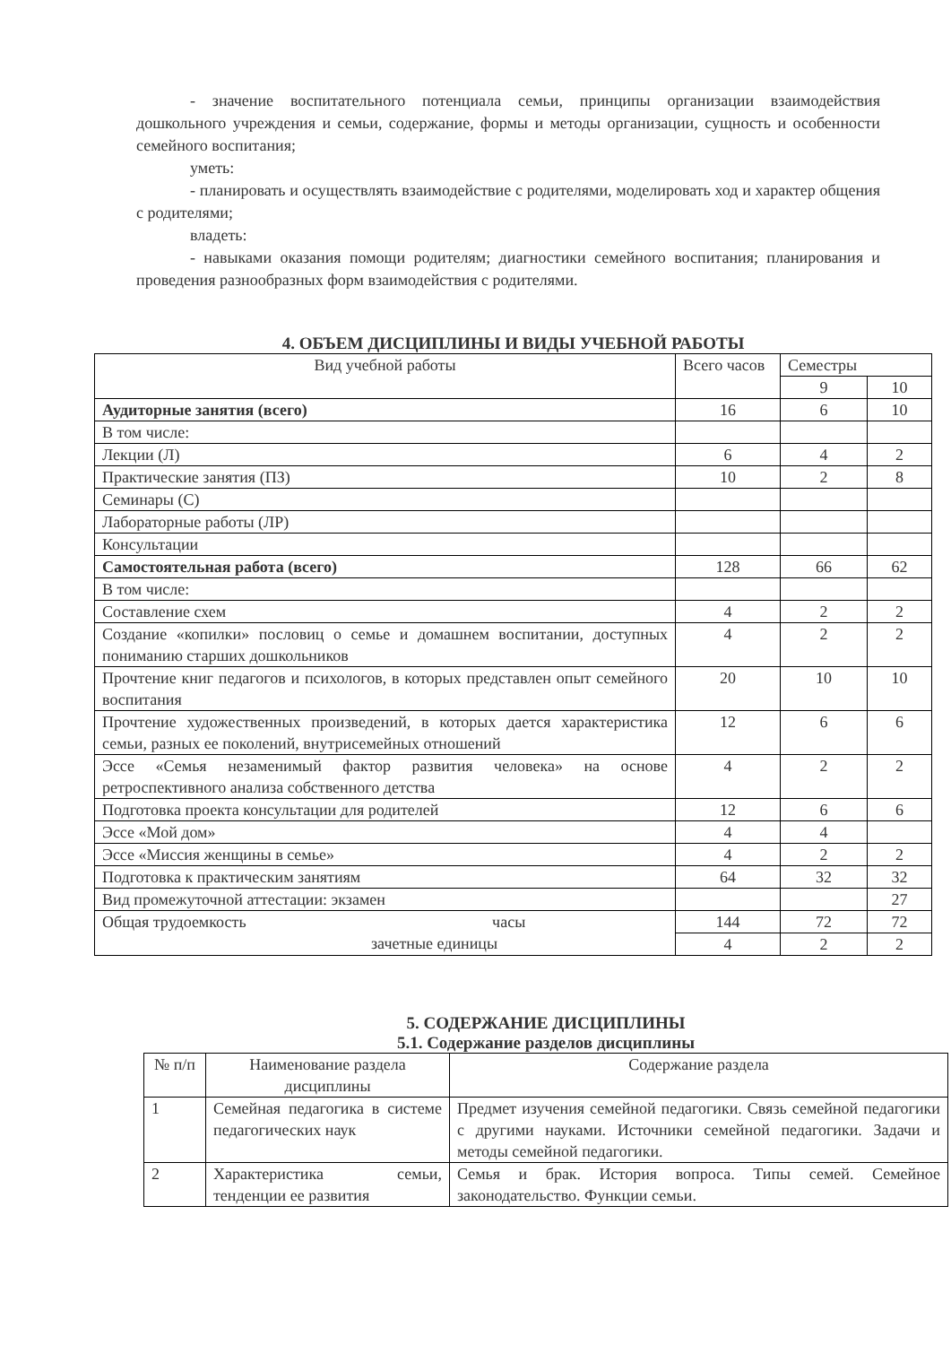- значение воспитательного потенциала семьи, принципы организации взаимодействия дошкольного учреждения и семьи, содержание, формы и методы организации, сущность и особенности семейного воспитания;
уметь:
- планировать и осуществлять взаимодействие с родителями, моделировать ход и характер общения с родителями;
владеть:
- навыками оказания помощи родителям; диагностики семейного воспитания; планирования и проведения разнообразных форм взаимодействия с родителями.
4. ОБЪЕМ ДИСЦИПЛИНЫ И ВИДЫ УЧЕБНОЙ РАБОТЫ
| Вид учебной работы | Всего часов | Семестры | |
| --- | --- | --- | --- |
| | | 9 | 10 |
| Аудиторные занятия (всего) | 16 | 6 | 10 |
| В том числе: | | | |
| Лекции (Л) | 6 | 4 | 2 |
| Практические занятия (ПЗ) | 10 | 2 | 8 |
| Семинары (С) | | | |
| Лабораторные работы (ЛР) | | | |
| Консультации | | | |
| Самостоятельная работа (всего) | 128 | 66 | 62 |
| В том числе: | | | |
| Составление схем | 4 | 2 | 2 |
| Создание «копилки» пословиц о семье и домашнем воспитании, доступных пониманию старших дошкольников | 4 | 2 | 2 |
| Прочтение книг педагогов и психологов, в которых представлен опыт семейного воспитания | 20 | 10 | 10 |
| Прочтение художественных произведений, в которых дается характеристика семьи, разных ее поколений, внутрисемейных отношений | 12 | 6 | 6 |
| Эссе «Семья незаменимый фактор развития человека» на основе ретроспективного анализа собственного детства | 4 | 2 | 2 |
| Подготовка проекта консультации для родителей | 12 | 6 | 6 |
| Эссе «Мой дом» | 4 | 4 | |
| Эссе «Миссия женщины в семье» | 4 | 2 | 2 |
| Подготовка к практическим занятиям | 64 | 32 | 32 |
| Вид промежуточной аттестации: экзамен | | | 27 |
| Общая трудоемкость часы зачетные единицы | 144 | 72 | 72 |
| | 4 | 2 | 2 |
5. СОДЕРЖАНИЕ ДИСЦИПЛИНЫ
5.1. Содержание разделов дисциплины
| № п/п | Наименование раздела дисциплины | Содержание раздела |
| --- | --- | --- |
| 1 | Семейная педагогика в системе педагогических наук | Предмет изучения семейной педагогики. Связь семейной педагогики с другими науками. Источники семейной педагогики. Задачи и методы семейной педагогики. |
| 2 | Характеристика семьи, тенденции ее развития | Семья и брак. История вопроса. Типы семей. Семейное законодательство. Функции семьи. |